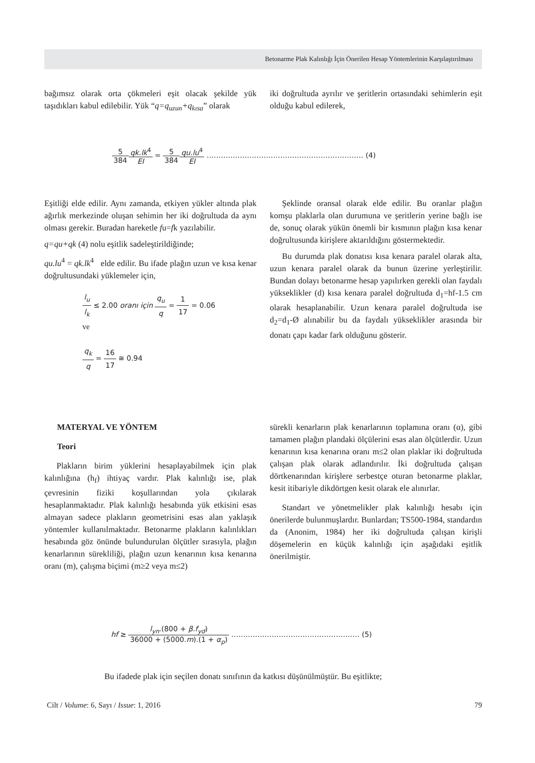Betonarme Plak Kalınlığı İçin Önerilen Hesap Yöntemlerinin Karşılaştırılması
bağımsız olarak orta çökmeleri eşit olacak şekilde yük taşıdıkları kabul edilebilir. Yük “q=q<sub>uzun</sub>+q<sub>kısa</sub>” olarak
iki doğrultuda ayrılır ve şeritlerin ortasındaki sehimlerin eşit olduğu kabul edilerek,
5 384 qk.lk<sup>4</sup> EI = 5 384 qu.lu<sup>4</sup> EI ………………………………………………………… (4)
Eşitliği elde edilir. Aynı zamanda, etkiyen yükler altında plak ağırlık merkezinde oluşan sehimin her iki doğrultuda da aynı olması gerekir. Buradan hareketle fu=fk yazılabilir.
q=qu+qk (4) nolu eşitlik sadeleştirildiğinde;
qu.lu<sup>4</sup> = qk.lk<sup>4</sup> elde edilir. Bu ifade plağın uzun ve kısa kenar doğrultusundaki yüklemeler için,
l<sub>u</sub> l<sub>k</sub> ≤ 2.00 oranı için q<sub>u</sub> q = 1 17 = 0.06
ve
q<sub>k</sub> q = 16 17 ≅ 0.94
Şeklinde oransal olarak elde edilir. Bu oranlar plağın komşu plaklarla olan durumuna ve şeritlerin yerine bağlı ise de, sonuç olarak yükün önemli bir kısmının plağın kısa kenar doğrultusunda kirişlere aktarıldığını göstermektedir.
Bu durumda plak donatısı kısa kenara paralel olarak alta, uzun kenara paralel olarak da bunun üzerine yerleştirilir. Bundan dolayı betonarme hesap yapılırken gerekli olan faydalı yükseklikler (d) kısa kenara paralel doğrultuda d<sub>1</sub>=hf-1.5 cm olarak hesaplanabilir. Uzun kenara paralel doğrultuda ise d<sub>2</sub>=d<sub>1</sub>-Ø alınabilir bu da faydalı yükseklikler arasında bir donatı çapı kadar fark olduğunu gösterir.
MATERYAL VE YÖNTEM
Teori
Plakların birim yüklerini hesaplayabilmek için plak kalınlığına (h<sub>f</sub>) ihtiyaç vardır. Plak kalınlığı ise, plak çevresinin fiziki koşullarından yola çıkılarak hesaplanmaktadır. Plak kalınlığı hesabında yük etkisini esas almayan sadece plakların geometrisini esas alan yaklaşık yöntemler kullanılmaktadır. Betonarme plakların kalınlıkları hesabında göz önünde bulundurulan ölçütler sırasıyla, plağın kenarlarının sürekliliği, plağın uzun kenarının kısa kenarına oranı (m), çalışma biçimi (m≥2 veya m≤2)
sürekli kenarların plak kenarlarının toplamına oranı (α), gibi tamamen plağın plandaki ölçülerini esas alan ölçütlerdir. Uzun kenarının kısa kenarına oranı m≤2 olan plaklar iki doğrultuda çalışan plak olarak adlandırılır. İki doğrultuda çalışan dörtkenarından kirişlere serbestçe oturan betonarme plaklar, kesit itibariyle dikdörtgen kesit olarak ele alınırlar.
Standart ve yönetmelikler plak kalınlığı hesabı için önerilerde bulunmuşlardır. Bunlardan; TS500-1984, standardın da (Anonim, 1984) her iki doğrultuda çalışan kirişli döşemelerin en küçük kalınlığı için aşağıdaki eşitlik önerilmiştir.
hf ≥ l<sub>yn</sub>.(800 + β.f<sub>yd</sub>) 36000 + (5000.m).(1 + α<sub>p</sub>) ……………………………………………… (5)
Bu ifadede plak için seçilen donatı sınıfının da katkısı düşünülmüştür. Bu eşitlikte;
Cilt / Volume: 6, Sayı / Issue: 1, 2016 79